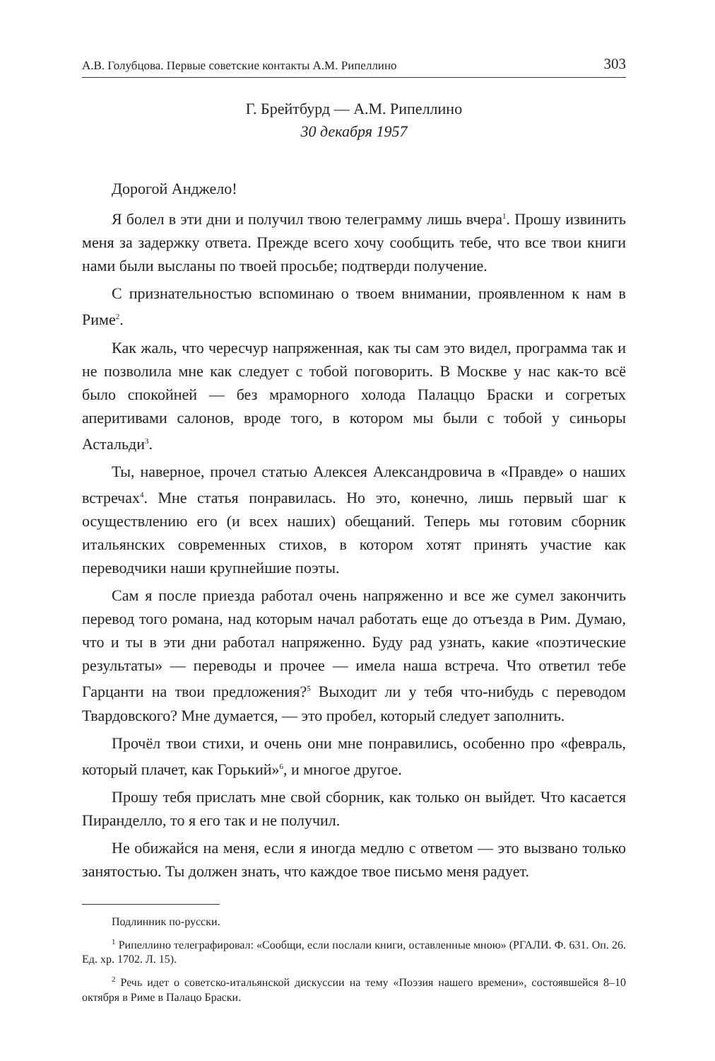А.В. Голубцова. Первые советские контакты А.М. Рипеллино 303
Г. Брейтбурд — А.М. Рипеллино
30 декабря 1957
Дорогой Анджело!
Я болел в эти дни и получил твою телеграмму лишь вчера<sup>1</sup>. Прошу извинить меня за задержку ответа. Прежде всего хочу сообщить тебе, что все твои книги нами были высланы по твоей просьбе; подтверди получение.
С признательностью вспоминаю о твоем внимании, проявленном к нам в Риме<sup>2</sup>.
Как жаль, что чересчур напряженная, как ты сам это видел, программа так и не позволила мне как следует с тобой поговорить. В Москве у нас как-то всё было спокойней — без мраморного холода Палаццо Браски и согретых аперитивами салонов, вроде того, в котором мы были с тобой у синьоры Астальди<sup>3</sup>.
Ты, наверное, прочел статью Алексея Александровича в «Правде» о наших встречах<sup>4</sup>. Мне статья понравилась. Но это, конечно, лишь первый шаг к осуществлению его (и всех наших) обещаний. Теперь мы готовим сборник итальянских современных стихов, в котором хотят принять участие как переводчики наши крупнейшие поэты.
Сам я после приезда работал очень напряженно и все же сумел закончить перевод того романа, над которым начал работать еще до отъезда в Рим. Думаю, что и ты в эти дни работал напряженно. Буду рад узнать, какие «поэтические результаты» — переводы и прочее — имела наша встреча. Что ответил тебе Гарцанти на твои предложения?<sup>5</sup> Выходит ли у тебя что-нибудь с переводом Твардовского? Мне думается, — это пробел, который следует заполнить.
Прочёл твои стихи, и очень они мне понравились, особенно про «февраль, который плачет, как Горький»<sup>6</sup>, и многое другое.
Прошу тебя прислать мне свой сборник, как только он выйдет. Что касается Пиранделло, то я его так и не получил.
Не обижайся на меня, если я иногда медлю с ответом — это вызвано только занятостью. Ты должен знать, что каждое твое письмо меня радует.
Подлинник по-русски.
<sup>1</sup> Рипеллино телеграфировал: «Сообщи, если послали книги, оставленные мною» (РГАЛИ. Ф. 631. Оп. 26. Ед. хр. 1702. Л. 15).
<sup>2</sup> Речь идет о советско-итальянской дискуссии на тему «Поэзия нашего времени», состоявшейся 8–10 октября в Риме в Палацо Браски.